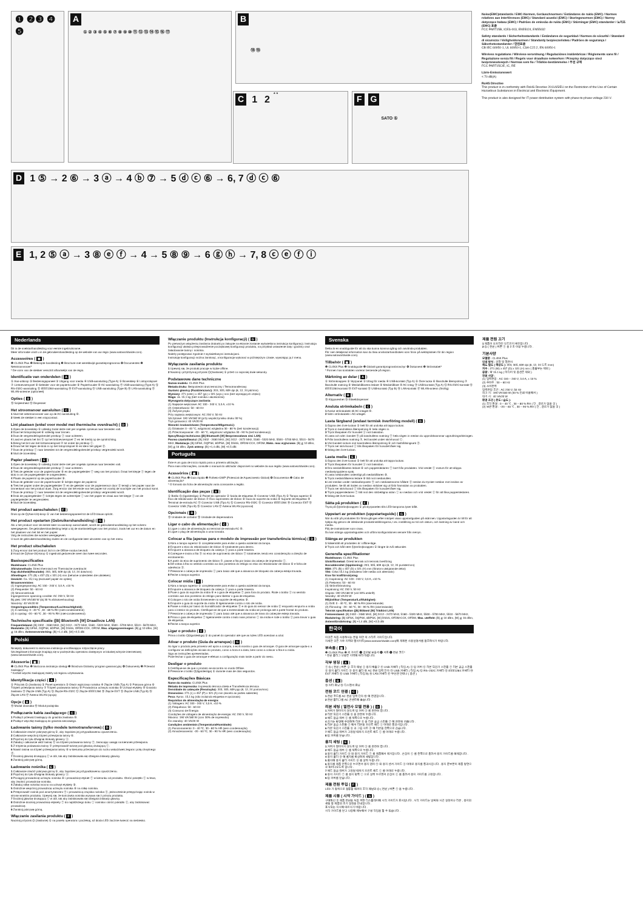❶ ❷❸ ❹ ❺
A ① ② ③ ④ ⑤ ⑥ ⑦ ⑧ ⑨ ⑩ ⑪ ⑫ ⑬ ⑭ ⑮ ⑯ ⑰
B ⑱ ⑲
C 1 2 * *
F G SATO ①
D 1 ⑤ → 2 ⑥ → 3 ⓐ → 4 ⓑ ⑦ → 5 ⓓ ⓒ ⑥ → 6, 7 ⓓ ⓒ ⑥
E 1, 2 ⑤ ⓐ → 3 ⑧ ⓔ ⓕ → 4 → 5 ⑧ ⑨ → 6 ⓖ ⓗ → 7, 8 ⓒ ⓔ ⓕ ⓘ
Noise(EMC)standards / EMC-Normen, Geräuschnormen / Estándares de ruido (EMC) / Normes relatives aux interférences (EMC) / Standard acustici (EMC) / Storingsnormen (EMC) / Normy dotyczące hałasu (EMC) / Padrões de emissão de ruído (EMC) / Störningar (EMC) standarder / 노이즈 (EMC) 표준
FCC PART15B, ICES-003, EN55024, EN55032
Safety standards / Sicherheitsstandards / Estándares de seguridad / Normes de sécurité / Standard di sicurezza / Veiligheidsnormen / Standardy bezpieczeństwa / Padrões de segurança / Säkerhetsstandarder / 안전표준
CB IEC 60950-1, UL 60950-1, CSA C22.2, EN 60950-1
Wireless regulations / Wireless-verordnung / Regulaciónes inalámbricas / Règlements sans fil / Regolazione senza fili / Regels voor draadloze netwerken / Przepisy dotyczące sieci bezprzewodowych / Normas sem fio / Trådlös-bestämmelse / 무선 규제
FCC PART15C/E, IC, RE
Lärm-Emissionswert
< 70 dB(A)
RoHS Directive
This product is in conformity with RoHS Directive 2011/65/EU on the Restriction of the Use of Certain Hazardous Substances in Electrical and Electronic Equipment.
This product is also designed for IT power distribution system with phase-to-phase voltage 230 V.
Nederlands
Dit is de snelstarthandleiding voor eerste ingebruikname.
Meer informatie vindt u in de gebruikershandleiding op de website van uw regio (www.satoworldwide.com).
Accessoires ( ▣ )
❶ CL4NX Plus ❷ Beknopte handleiding ❸ Brochure met wereldwijd garantieprogramma ❹ Documenten ❺ Netstroomsnoer*
* De vorm van de stekker verschilt afhankelijk van de regio.
Identificatie van onderdelen ( A )
① Aan-uitknop ② Bedieningspaneel ③ Uitgang voor media ④ USB-aansluiting (Type A) ⑤ Bovenklep ⑥ Lintoprolspoel ⑦ Linttoevoerspoel ⑧ Geleider voor de papierhouder ⑨ Papierhouder ⑩ AC-aansluiting ⑪ USB-aansluiting (Type A) ⑫ RS-232C-aansluiting ⑬ IEEE1284-aansluiting ⑭ EXT-aansluiting ⑮ USB-aansluiting (Type B) ⑯ LAN-aansluiting ⑰ WLAN-antenne (optioneel)
Opties ( B )
⑱ Snijeenheid ⑲ Dispenser
Het stroomsnoer aansluiten ( C )
1 Sluit het netstroomsnoer aan op de AC-aansluiting ⑩.
2 Steek de stekker in een stopcontact.
Lint plaatsen (enkel voor model met thermische overdracht) ( D )
1 Open de bovenklep ⑤ volledig zodat deze niet per ongeluk opnieuw naar beneden valt.
2 Duw het lintoprolspoel ⑥ volledig naar binnen.
3 Duw de vergrendelingshendel printkop ⓐ naar achteren.
4 Laad en plaats het lint ⓑ op het linttoevoerspoel ⑦ en let hierbij op de oprolrichting.
5 Breng het lint van het linttoevoerspoel ⑦ tot onder de printkop ⓒ.
6 Draai het lint tegen de klok in op het lintoprolspoel ⑥ en klem het grijpel ⓓ.
7 Duw de printkop ⓒ naar beneden tot de vergrendelingshendel printkop vergrendeld wordt.
8 Sluit de bovenklep.
Papier plaatsen ( E )
1 Open de bovenklep ⑤ volledig zodat deze niet per ongeluk opnieuw naar beneden valt.
2 Duw de vergrendelingshendel printkop ⓐ naar achteren.
3 Trek de geleider voor de papierhouder ⑧ en de papiergeleider ⓕ weg van het product. Draai het klepje ⓔ tegen de klok in om de papiergeleider te ontgrendelen.
4 Plaats de papierrol op de papierhouder ⑨.
5 Duw de geleider voor de papierhouder ⑧ lichtjes tegen de papierrol.
6 Trek het papier onder de papiergeleider ⓗ en de geleider voor de papiersensor door ⓖ terwijl u het papier naar de binnenkant van het product duwt. Zorg ervoor dat het einde van het papier tot voorbij de voorzijde van het product komt.
7 Duw de printkop ⓒ naar beneden tot de vergrendelingshendel printkop vergrendeld wordt.
8 Druk de papiergeleider ⓕ lichtjes tegen de achterzijde ⓘ van het papier en draai aan het klepje ⓔ om de papiergeleider te vergrendelen.
9 Sluit de bovenklep.
Het product aanschakelen ( F )
Druk op de ⏻(Aan-Uit)-knop ① van het bedieningspaneel tot de LED blauw oplicht.
Het product opstarten (Gebruikershandleiding) ( G )
Als u het product voor de eerste keer na aankoop aanschakelt, wordt de gebruikershandleiding op het scherm weergegeven. De gebruikershandleiding helpt u bij de startinstellingen van het product, zoals het uur en de datum en het plaatsen van het lint en het papier.
Volg de instructies die worden weergegeven.
U kunt de gebruikershandleiding sluiten en de configuratie later uitvoeren van op het menu.
Het product uitschakelen
1 Zorg ervoor dat het product zich in de Offline-modus bevindt.
2 Houd de ⏻(Aan-Uit)-knop ① ingedrukt gedurende meer dan twee seconden.
Basisspecificaties
Modelnaam: CL4NX Plus
Afdrukmethode: Direct thermisch en Thermische overdracht
Kop dichtheid(Resolutie): 203, 305, 609 dpi (8, 12, 24 dots/mm)
Afmetingen: 271 (B) x 457 (D) x 321 (H) mm (behalve onderdelen die uitsteken)
Gewicht: Ca. 15,1 kg (exclusief papier en opties)
Stroomvereisten:
(1) Ingangsspanning: AC 100 - 240 V, 3,0 A, ±10 %
(2) Frequentie: 50 - 60 Hz
(3) Stroomverbruik
Ingangsstroom spanning conditie: AC 230 V, 50 Hz
Bij piek: 190 VA/180 W (bij 30 % afdrukverhouding)
Stand-by: 40 VA/20 W
Omgevingscondities (Temperatuur/Luchtvochtigheid):
(1) In werking: 0 - 40 ºC ,30 - 80 % RH (niet-condenserend)
(2) In opslag: -20 - 60 ºC ,30 - 90 % RH (niet-condenserend)
Technische specificatie ([B] Bluetooth [W] Draadloze LAN)
Frequentieband: [B] 2402 - 2480 MHz, [W] 2412 - 2472 MHz, 5180 - 5320 MHz, 5500 - 5700 MHz, 5510 - 5670 MHz, Modulatie: [B] GFSK, DQPSK, 8DPSK, [W] DSSS, OFDM-CCK, OFDM, Max. uitgangsvermogen: [B] ≦ 10 dBm, [W] ≦ 16 dBm, Antenneversterking: [B] +1,4 dBi, [W] +2,5 dBi
Polski
Niniejszy dokument to skrócona instrukcja umożliwiająca rozpoczęcie pracy.
Szczegółowe informacje znajdują się w podręczniku operatora dostępnym w lokalnej witrynie internetowej (www.satoworldwide.com).
Akcesoria ( ▣ )
❶ CL4NX Plus ❷ Skrócona instrukcja obsługi ❸ Broszura Globalny program gwarancyjny ❹ Dokumenty ❺ Przewód zasilający*
* Kształt wtyczki zasilającej zależy od regionu użytkowania.
Identyfikacja części ( A )
① Przycisk ⏻ (zasilania) ② Panel operatora ③ Otwór wyjściowy nośnika ④ Złącze USB (Typ A) ⑤ Pokrywa górna ⑥ Trzpień przewijania taśmy ⑦ Trzpień podawania taśmy ⑧ Prowadnica uchwytu nośnika ⑨ Uchwyt etykiety ⑩ Gniazdo zasilania ⑪ Złącze USB (Typ A) ⑫ Złącze RS-232C ⑬ Złącze IEEE1284 ⑭ Złącze EXT ⑮ Złącze USB (Typ B) ⑯ Złącze LAN ⑰ Antena WLAN (opcja)
Opcje ( B )
⑱ Moduł obcinaka ⑲ Moduł podajnika
Podłączanie kabla zasilającego ( C )
1 Podłącz przewód zasilający do gniazda zasilania ⑩.
2 Podłącz wtyczkę zasilającą do gniazda sieciowego.
Ładowanie taśmy (tylko modele termotransferowe) ( D )
1 Całkowicie otwórz pokrywę górną ⑤, aby zapobiec jej przypadkowemu opuszczeniu.
2 Całkowicie wepchnij trzpień przewijania taśmy ⑥.
3 Popchnij do tyłu dźwignię blokady głowicy ⓐ.
4 Załaduj i całkowicie włóż taśmę ⓑ na trzpień podawania taśmy ⑦, zwracając uwagę na kierunek przewijania.
5 Z trzpienia podawania taśmy ⑦ przeprowadź taśmę pod głowicą drukującą ⓒ.
6 Nawiń taśmę na trzpień przewijania taśmy ⑥ w kierunku przeciwnym do ruchu wskazówek zegara i połą chwytnego ⓓ.
7 Dociśnij głowicę drukującą ⓒ w dół, tak aby zablokowała się dźwignia blokady głowicy.
8 Zamknij pokrywę górną.
Ładowanie nośnika ( E )
1 Całkowicie otwórz pokrywę górną ⑤, aby zapobiec jej przypadkowemu opuszczeniu.
2 Popchnij do tyłu dźwignię blokady głowicy ⓐ.
3 Pociągnij prowadnicę uchwytu nośnika ⑧ i prowadnicę etykiet ⓕ w kierunku od produktu. Obróć pokrętło ⓔ w lewo, aby zwolnić prowadnicę nośnika.
4 Załaduj rolkę nośnika mocno na uchwyt etykiety ⑨.
5 Ostrożnie wepchnij prowadnicę uchwytu nośnika ⑧ na rolkę nośnika.
6 Przeprowadź nośnik pod amortyzatorem ⓗ i prowadnicą czujnika nośnika ⓖ, jednocześnie przepychając nośnik w stronę wnętrza produktu. Upewnij się, że końcówka nośnika wysuwa się z przodu produktu.
7 Dociśnij głowicę drukującą ⓒ w dół, tak aby zablokowała się dźwignia blokady głowicy.
8 Ostrożnie dociśnij prowadnicę etykiety ⓕ do najbliższego boku ⓘ nośnika i obróć pokrętło ⓔ, aby zablokować prowadnicę.
9 Zamknij pokrywę górną.
Włączanie zasilania produktu ( F )
Naciśnij przycisk ⏻ (zasilanie) ① na panelu operatora i poczekaj, aż dioda LED zacznie świecić na niebiesko.
Włączanie produktu (Instrukcja konfiguracji) ( G )
Po pierwszym włączeniu zasilania drukarki po zakupie na ekranie zostanie wyświetlona instrukcja konfiguracji. Instrukcja konfiguracji ułatwia przeprowadzenie początkowej konfiguracji produktu, na przykład ustawienie daty i godziny oraz załadowanie taśmy i nośnika.
Należy postępować zgodnie z wyświetlanymi instrukcjami.
Instrukcję konfiguracji można zamknąć, a konfigurację wykonać w późniejszym czasie, wywołując ją z menu.
Wyłączanie zasilania produktu
1 Upewnij się, że produkt pracuje w trybie offline.
2 Naciśnij i przytrzymaj przycisk ⏻(zasilanie) ① przez co najmniej dwie sekundy.
Podstawowe dane techniczne
Nazwa modelu: CL4NX Plus
Metoda druku: Bezpośredni druk termiczny i Termotransferowy
Gęstość głowicy (Rozdzielczość): 203, 305, 609 dpi (8, 12, 24 pkt/mm)
Wymiary: 271 (szer.) x 457 (gł.) x 321 (wys.) mm (bez wystających części)
Waga: ok. 15,1 kg (bez nośnika i akcesoriów)
Wymagania dotyczące zasilania:
(1) Napięcie wejściowe: AC 100 - 240 V, 3,0 A, ±10 %
(2) Częstotliwość: 50 - 60 Hz
(3) Zużycie prądu
Przy napięciu wejściowym: AC 230 V, 50 Hz
Szczytowe: 190 VA/180 W (przy współczynniku druku 30 %)
Tryb gotowości: 40 VA/20 W
Warunki środowiskowe (Temperatura/Wilgotność):
(1) Działanie: 0 - 40 °C, wilgotność względna 30 - 80 % (bez kondensacji)
(2) Przechowywanie: -20 - 60 °C, wilgotność względna 30 - 90 % (bez kondensacji)
Specyfikacja techniczna ([B] Bluetooth [W] Bezprzewodowa sieć LAN)
Pasmo częstotliwości: [B] 2402 - 2480 MHz, [W] 2412 - 2472 MHz, 5180 - 5320 MHz, 5500 - 5700 MHz, 5510 - 5670 MHz, Modulacja: [B] GFSK, DQPSK, 8DPSK, [W] DSSS, OFDM-CCK, OFDM, Maks. moc wyjściowa: [B] ≦ 10 dBm, [W] ≦ 16 dBm, Zysk anteny: [B] +1,4 dBi, [W] +2,5 dBi
Português
Este é um guia de início rápido para a primeira utilização.
Para mais informações, consulte o manual do utilizador disponível no website da sua região (www.satoworldwide.com).
Acessórios ( ▣ )
❶ CL4NX Plus ❷ Guia rápido ❸ Folheto-GWP (Potencial de Aquecimento Global) ❹ Documentos ❺ Cabo de alimentação*
* O formato da ficha de alimentação varia consoante a região.
Identificação das peças ( A )
① Botão ⏻ (liga/desliga) ② Painel do operador ③ Saída de etiquetas ④ Conector USB (Tipo A) ⑤ Tampa superior ⑥ Eixo de rebobinador de ribbon ⑦ Eixo suprimento de ribbon ⑧ Guia do suporte da mídia ⑨ Suporte de etiquetas ⑩ Terminal de entrada AC ⑪ Conector USB (Tipo A) ⑫ Conector RS-232C ⑬ Conector IEEE1284 ⑭ Conector EXT ⑮ Conector USB (Tipo B) ⑯ Conector LAN ⑰ Antena WLAN (opcional)
Opcionais ( B )
⑱ Unidade de cortador ⑲ Unidade de dispensadora
Ligar o cabo de alimentação ( C )
1 Ligue o cabo de alimentação ao terminal de entrada AC ⑩.
2 Ligue o plug de alimentação a uma tomada.
Colocar a fita (apenas para o modelo de impressão por transferência térmica) ( D )
1 Abra a tampa superior ⑤ completamente para evitar a queda acidental da tampa.
2 Empurre o eixo do rebobinador de ribbon ⑥ totalmente para dentro.
3 Empurre a alavanca de bloqueio da cabeça ⓐ para a parte traseira.
4 Carregue e insira a fita ⓑ no eixo de suprimento de ribbon ⑦ totalmente, tendo em consideração a direção de enrolamento.
5 A partir do eixo de suprimento de ribbon ⑦, passe a fita por baixo da cabeça de impressão ⓒ.
6 Dê voltas à fita no sentido contrário ao dos ponteiros do relógio no eixo do rebobinador de ribbon ⑥ e folha de aderência ⓓ.
7 Pressione o cabeça de impressão ⓒ para baixo até que a alavanca de bloqueio da cabeça esteja travada.
8 Feche a tampa superior.
Colocar mídia ( E )
1 Abra a tampa superior ⑤ completamente para evitar a queda acidental da tampa.
2 Empurre a alavanca de bloqueio da cabeça ⓐ para a parte traseira.
3 Puxe o guia do suporte da mídia ⑧ e o guia de etiquetas ⓕ para fora do produto. Rode o botão ⓔ no sentido contrário aos dos ponteiros do relógio para libertar o guia de etiquetas.
4 Coloque o rolo de mídia firmemente no suporte de etiquetas ⑨.
5 Empurre o guia do suporte da mídia ⑧ ligeiramente contra o rolo de mídia.
6 Passe a mídia por baixo do humidificador de etiquetas ⓗ e do guia do sensor de mídia ⓖ enquanto empurra a mídia para o interior do produto. Certifique-se de que a extremidade da mídia se prolonga até à parte frontal do produto.
7 Pressione o cabeça de impressão ⓒ para baixo até que a alavanca de trava do cabeçote esteja travada.
8 Prima o guia de etiquetas ⓕ ligeiramente contra o lado mais próximo ⓘ da mídia e rode o botão ⓔ para travar o guia de etiquetas.
9 Feche a tampa superior.
Ligar o produto ( F )
Prima o botão ⏻(liga/desliga) ① do painel do operador até que as luzes LED acendam a azul.
Ativar o produto (Guia de arranque) ( G )
Ao ligar o produto pela primeira vez após a compra, o ecrã mostra o guia de arranque. O guia de arranque ajuda-o a configurar as definições iniciais do produto, como a hora e a data, bem como a colocar a fita e a mídia.
Siga as instruções apresentadas.
Pode fechar o guia de arranque e efetuar a configuração mais tarde a partir do menu.
Desligar o produto
1 Certifique-se de que o produto se encontra no modo Offline.
2 Pressione o botão ⏻(liga/desliga) ① durante mais de dois segundos.
Especificações Básicas
Nome do modelo: CL4NX Plus
Método de impressão: Impressão térmica direta e Transferência térmica
Densidade do cabeçote (Resolução): 203, 305, 609 ppp (8, 12, 24 pontos/mm)
Dimensões: 271 (L) x 457 (P) x 321 (A) mm (exceto as partes salientes)
Peso: Aprox. 15,1 kg (não incluindo etiquetas e opcionais)
Requisitos de alimentação de energia:
(1) Voltagem: AC 100 - 240 V, 3,0 A, ±10 %
(2) Frequência: 50 - 60 Hz
(3) Consumo de Energia
Condições de voltagem de alimentação de energia: AC 230 V, 50 Hz
Máximo: 190 VA/180 W (com 30% de impressão)
Em standby: 40 VA/20 W
Condições ambientais (Temperatura/Humidade):
(1) Funcionamento: 0 - 40 ºC, 30 - 80 % HR (sem condensação)
(2) Armazenamento: -20 - 60 ºC, 30 - 90 % HR (sem condensação)
Svenska
Detta är en snabbguide för att du ska kunna komma igång och använda produkten.
För mer detaljerad information kan du läsa användarhandboken som finns på webbplatsen för din region (www.satoworldwide.com).
Tillbehör ( ▣ )
❶ CL4NX Plus ❷ Snabbguide ❸ Globalt garantiprogrambroschyr ❹ Dokument ❺ Strömkabel*
* Formen hos kontakten varierar beroende på region.
Märkning av delar ( A )
① Strömknappen ② Styrpanel ③ Uttag för media ④ USB-kontakt (Typ A) ⑤ Övre lucka ⑥ Bandrulle återspolning ⑦ Bandrulle matning ⑧ Mediahållarens ledare ⑨ Mediahållare ⑩ AC-intag ⑪ USB-kontakt (Typ A) ⑫ RS-232C-kontakt ⑬ IEEE1284-kontakt ⑭ EXT-kontakt ⑮ USB-kontakt (Typ B) ⑯ LAN-kontakt ⑰ WLAN-antenn (frivillig)
Alternativ ( B )
⑱ Klipparenhet ⑲ Etikettdispenser
Ansluta strömkabeln ( C )
1 Anslut strömkabeln till AC-intaget ⑩.
2 Sätt i strömkabeln i AC-uttaget.
Lasta färgband (endast termisk överföring modell) ( D )
1 Öppna den övre luckan ⑤ helt för att undvika att tappa luckan.
2 Tryck in bandrullens återspolning ⑥ hela vägen in.
3 Tryck låsspaken för huvudet ⓐ mot baksidan.
4 Lasta och sätt i bandet ⓑ på bandrullens matning ⑦ hela vägen in medan du uppmärksammar upprullningsriktningen.
5 Från bandrullens matning ⑦, led bandet under skrivhuvud ⓒ.
6 Vrid bandet moturs mot bandrullens återspolning ⑥ och fasthållningsark ⓓ.
7 Tryck ner skrivhuvud ⓒ tills låsspaken för huvudet låser sig.
8 Stäng den övre luckan.
Lasta media ( E )
1 Öppna den övre luckan ⑤ helt för att undvika att tappa luckan.
2 Tryck låsspaken för huvudet ⓐ mot baksidan.
3 Dra mediahållarens ledare ⑧ och pappersledaren ⓕ bort från produkten. Vrid vredet ⓔ moturs för att släppa mediastyrguidens spak.
4 Lasta mediarullen ordentligt på mediahållaren ⑨.
5 Tryck mediahållarens ledare ⑧ lätt mot mediarullen.
6 Led median under mediadämparen ⓗ och mediasensorns hållare ⓖ medan du trycker median mot insidan av produkten. Se till att änden av median sträcker sig ut förbi framsidan av produkten.
7 Tryck ner skrivhuvud ⓒ tills låsspaken för huvudet låser sig.
8 Tryck pappersledaren ⓕ lätt mot den närbelägna sidan ⓘ av median och vrid vredet ⓔ för att låsa pappersledaren.
9 Stäng det övre luckan.
Sätta på produkten ( F )
Tryck på ⏻(ström)knappen ① på styrpanelen tills LED-lamporna lyser blått.
Uppstart av produkten (uppstartsguide) ( G )
När du slår på produkten för första gången efter inköpet visas uppstartguiden på skärmen. Uppstartsguiden är till för att hjälpa dig genom de inledande produktinställningarna, t.ex. inställning av tid och datum, och lastning av band och media.
Följ de instruktioner som visas.
Du kan stänga uppstartsguiden och utföra konfigurationen senare från menyn.
Stänga av produkten
1 Säkerställ att produkten är i offline-läge.
2 Tryck och håll nere ⏻(ström)knappen ① längre än två sekunder.
Generella specifikationer
Modellnamn: CL4NX Plus
Utskriftsmetod: Direkt termisk och termisk överföring
Huvuddensitet (Upplösning): 203, 305, 609 dpi (8, 12, 24 punkter/mm)
Mått: 271 (B) x 457 (D) x 321 (H) mm (förutom utskjutande delar)
Vikt: Cirka 15,1 kg (inkluderar inte media och alternativ)
Krav för kraftförsörjning:
(1) Inspänning: AC 100 - 240 V, 3,0 A, ±10 %
(2) Frekvens: 50 - 60 Hz
(3) Strömförbrukning
Inspänning: AC 230 V, 50 Hz
Högsta: 190 VA/180 W (vid 30% utskrift)
Standby: 40 VA/20 W
Miljövillkor (Temperatur/Luftfuktighet):
(1) Drift: 0 - 40 ºC, 30 - 80 % RH (icke ledande)
(2) Förvaring: -20 - 60 ºC, 30 - 90 % RH (icke ledande)
Teknisk specifikation ([B] Blåtand [W] Trådlöst LAN)
Frekvensband: [B] 2402 - 2480 MHz, [W] 2412 - 2472 MHz, 5180 - 5320 MHz, 5500 - 5700 MHz, 5510 - 5670 MHz, Modulering: [B] GFSK, DQPSK, 8DPSK, [W] DSSS, OFDM-CCK, OFDM, Max. uteffekt: [B] ≦ 10 dBm, [W] ≦ 16 dBm, Antennförstärkning: [B] +1,4 dBi, [W] +2,5 dBi
한국어
이것은 처음 사용하시는 분을 위한 퀵 스타트 가이드입니다.
자세한 것은 거주 지역의 웹사이트(www.satoworldwide.com)에 게재된 사용설명서를 참조하시기 바랍니다.
부속품 ( ▣ )
❶ CL4NX Plus ❷ 퀵 가이드 ❸ 글로벌 보증서 ❹ 서류 ❺ 전원 코드*
* 전원 플러그 모양은 지역에 따라 다릅니다.
각부 명칭 ( A )
① ⏻ ( 전원 ) 버튼 ② 조작 패널 ③ 용지 배출구 ④ USB 커넥터 ( 타입 A) ⑤ 탑 커버 ⑥ 리본 되감기 스핀들 ⑦ 리본 공급 스핀들 ⑧ 용지 홀더 가이드 ⑨ 용지 홀더 ⑩ AC 전원 입력 단자 ⑪ USB 커넥터 ( 타입 A) ⑫ RS−232C 커넥터 ⑬ IEEE1284 커넥터 ⑭ EXT 커넥터 ⑮ USB 커넥터 ( 타입 B) ⑯ LAN 커넥터 ⑰ 무선랜 안테나 ( 옵션 )
옵션 ( B )
⑱ 커터 유닛 ⑲ 디스펜서 유닛
전원 코드 연결 ( C )
1 전원 코드를 AC 전원 입력 단자 ⑩ 에 연결합니다 .
2 전원 플러그를 AC 콘센트에 꽂습니다 .
리본 세팅 ( 열전사 모델 전용 ) ( D )
1 커버가 떨어지지 않도록 탑 커버 ⑤ 를 완전히 엽니다 .
2 리본 되감기 스핀들 ⑥ 을 완전히 누릅니다 .
3 헤드 잠금 레버 ⓐ 를 뒤쪽으로 누릅니다 .
4 감기는 방향에 주의하며 리본 ⓑ 을 리본 공급 스핀들 ⑦ 에 완전히 끼웁니다 .
5 리본 공급 스핀들 ⑦ 에서 리본을 프린트 헤드 ⓒ 아래로 통과시킵니다 .
6 리본 되감기 스핀들 ⑥ 과 그립 시트 ⓓ 에 리본을 왼쪽으로 감습니다 .
7 헤드 잠금 레버가 고정될 때까지 프린트 헤드 ⓒ 를 아래로 누릅니다 .
8 탑 커버를 닫습니다 .
용지 세팅 ( E )
1 커버가 떨어지지 않도록 탑 커버 ⑤ 를 완전히 엽니다 .
2 헤드 잠금 레버 ⓐ 를 뒤쪽으로 누릅니다 .
3 용지 홀더 가이드 ⑧ 와 용지 가이드 ⓕ 를 제품에서 제거합니다 . 손잡이 ⓔ 를 왼쪽으로 돌려서 용지 가이드를 해제합니다 .
4 용지 홀더 ⑨ 에 롤지를 확실하게 세팅합니다 .
5 롤지에 용지 홀더 가이드 ⑧ 를 살짝 누릅니다 .
6 용지를 제품 안쪽으로 누르면서 용지 댐퍼 ⓗ 와 용지 센서 가이드 ⓖ 아래로 용지를 통과시킵니다 . 용지 끝부분이 제품 앞면으로 튀어나오도록 합니다 .
7 헤드 잠금 레버가 고정될 때까지 프린트 헤드 ⓒ 를 아래로 누릅니다 .
8 용지 가이드 ⓕ 를 용지 앞쪽 ⓘ 으로 살짝 누르면서 손잡이 ⓔ 를 돌려서 용지 가이드를 고정합니다 .
9 탑 커버를 닫습니다 .
제품 전원 투입 ( F )
LED 가 청색으로 점등할 때까지 조작 패널의 ⏻ ( 전원 ) 버튼 ① 을 누릅니다 .
제품 시동 ( 시작 가이드 ) ( G )
구매하신 후 제품 전원을 처음 켜면 디스플레이에 시작 가이드가 표시됩니다 . 시작 가이드는 날짜와 시간 설정이나 리본 , 용지의 세팅 등 제품의 초기 설정을 안내합니다 .
표시되는 지시에 따르시기 바랍니다 .
시작 가이드를 닫고 나중에 메뉴에서 구성 작업을 할 수 있습니다 .
제품 전원 끄기
1 제품이 오프라인 모드인지 확인합니다 .
2 ⏻ ( 전원 ) 버튼 ① 을 2 초 이상 누릅니다 .
기본사양
모델명 : CL4NX Plus
인쇄 방식 : 감열 및 열전사
헤드 밀도 ( 해상도 ): 203, 305, 609 dpi (8, 12, 24 도트 /mm)
치수 : 271 (W) x 457 (D) x 321 (H) mm ( 돌출부는 제외 )
중량 : 약 15.1 kg ( 미디어 및 옵션은 제외 )
전원 사양 :
(1) 입력전압 : AC 100 − 240 V, 3.0 A, ± 10 %
(2) 주파수 : 50 − 60 Hz
(3) 소비전력
입력전압 조건 : AC 230 V, 50 Hz
피크 시 : 190 VA/180 W (30 % 인쇄 비율에서 )
대기 시 : 40 VA/20 W
환경 조건 ( 온도 / 습도 ):
(1) 조작 환경 : 0 − 40 ℃ , 30 − 80 % RH ( 단 , 결로가 없을 것 )
(2) 보관 환경 : −20 − 60 ℃ , 30 − 90 % RH ( 단 , 결로가 없을 것 )